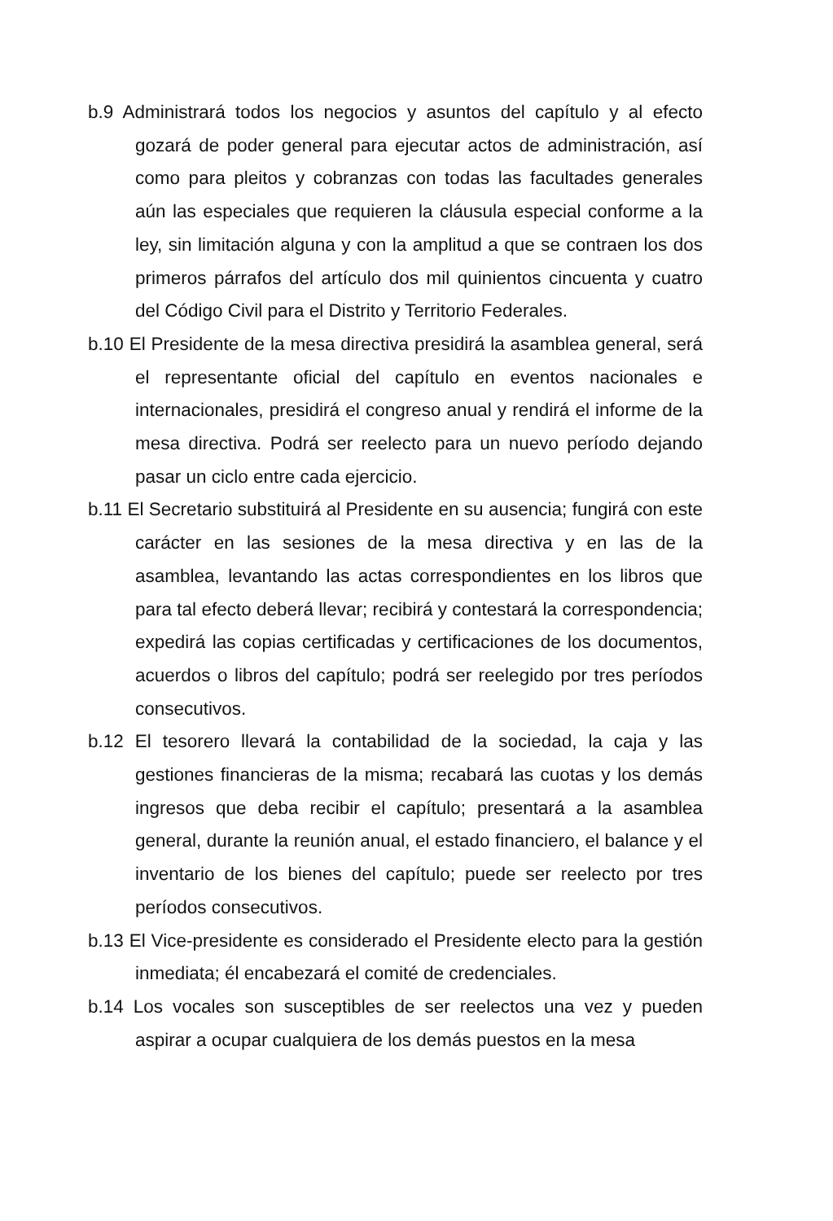b.9 Administrará todos los negocios y asuntos del capítulo y al efecto gozará de poder general para ejecutar actos de administración, así como para pleitos y cobranzas con todas las facultades generales aún las especiales que requieren la cláusula especial conforme a la ley, sin limitación alguna y con la amplitud a que se contraen los dos primeros párrafos del artículo dos mil quinientos cincuenta y cuatro del Código Civil para el Distrito y Territorio Federales.
b.10 El Presidente de la mesa directiva presidirá la asamblea general, será el representante oficial del capítulo en eventos nacionales e internacionales, presidirá el congreso anual y rendirá el informe de la mesa directiva. Podrá ser reelecto para un nuevo período dejando pasar un ciclo entre cada ejercicio.
b.11 El Secretario substituirá al Presidente en su ausencia; fungirá con este carácter en las sesiones de la mesa directiva y en las de la asamblea, levantando las actas correspondientes en los libros que para tal efecto deberá llevar; recibirá y contestará la correspondencia; expedirá las copias certificadas y certificaciones de los documentos, acuerdos o libros del capítulo; podrá ser reelegido por tres períodos consecutivos.
b.12 El tesorero llevará la contabilidad de la sociedad, la caja y las gestiones financieras de la misma; recabará las cuotas y los demás ingresos que deba recibir el capítulo; presentará a la asamblea general, durante la reunión anual, el estado financiero, el balance y el inventario de los bienes del capítulo; puede ser reelecto por tres períodos consecutivos.
b.13 El Vice-presidente es considerado el Presidente electo para la gestión inmediata; él encabezará el comité de credenciales.
b.14 Los vocales son susceptibles de ser reelectos una vez y pueden aspirar a ocupar cualquiera de los demás puestos en la mesa